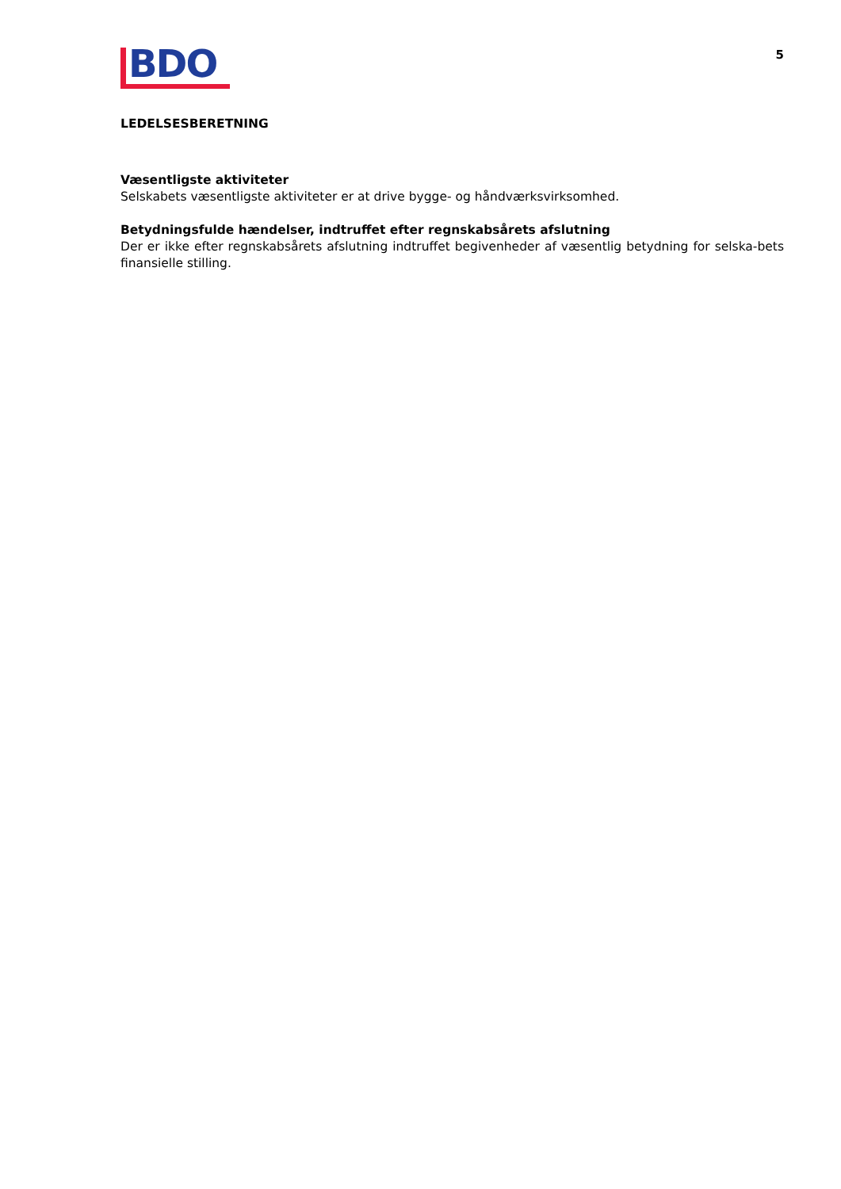BDO
5
LEDELSESBERETNING
Væsentligste aktiviteter
Selskabets væsentligste aktiviteter er at drive bygge- og håndværksvirksomhed.
Betydningsfulde hændelser, indtruffet efter regnskabsårets afslutning
Der er ikke efter regnskabsårets afslutning indtruffet begivenheder af væsentlig betydning for selska-bets finansielle stilling.